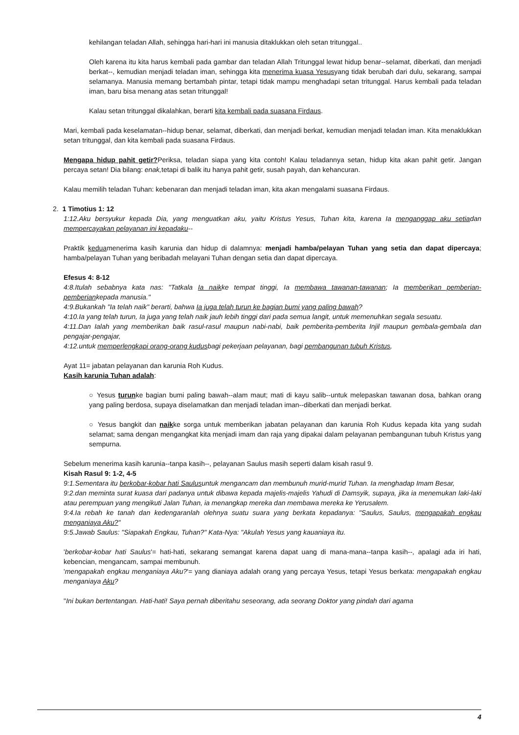kehilangan teladan Allah, sehingga hari-hari ini manusia ditaklukkan oleh setan tritunggal..
Oleh karena itu kita harus kembali pada gambar dan teladan Allah Tritunggal lewat hidup benar--selamat, diberkati, dan menjadi berkat--, kemudian menjadi teladan iman, sehingga kita menerima kuasa Yesusyang tidak berubah dari dulu, sekarang, sampai selamanya. Manusia memang bertambah pintar, tetapi tidak mampu menghadapi setan tritunggal. Harus kembali pada teladan iman, baru bisa menang atas setan tritunggal!
Kalau setan tritunggal dikalahkan, berarti kita kembali pada suasana Firdaus.
Mari, kembali pada keselamatan--hidup benar, selamat, diberkati, dan menjadi berkat, kemudian menjadi teladan iman. Kita menaklukkan setan tritunggal, dan kita kembali pada suasana Firdaus.
Mengapa hidup pahit getir?Periksa, teladan siapa yang kita contoh! Kalau teladannya setan, hidup kita akan pahit getir. Jangan percaya setan! Dia bilang: enak, tetapi di balik itu hanya pahit getir, susah payah, dan kehancuran.
Kalau memilih teladan Tuhan: kebenaran dan menjadi teladan iman, kita akan mengalami suasana Firdaus.
2. 1 Timotius 1: 12
1:12.Aku bersyukur kepada Dia, yang menguatkan aku, yaitu Kristus Yesus, Tuhan kita, karena Ia menganggap aku setiadan mempercayakan pelayanan ini kepadaku--
Praktik keduamenerima kasih karunia dan hidup di dalamnya: menjadi hamba/pelayan Tuhan yang setia dan dapat dipercaya; hamba/pelayan Tuhan yang beribadah melayani Tuhan dengan setia dan dapat dipercaya.
Efesus 4: 8-12
4:8.Itulah sebabnya kata nas: "Tatkala Ia naikke tempat tinggi, Ia membawa tawanan-tawanan; Ia memberikan pemberian-pemberiankepada manusia."
4:9.Bukankah "Ia telah naik" berarti, bahwa Ia juga telah turun ke bagian bumi yang paling bawah?
4:10.Ia yang telah turun, Ia juga yang telah naik jauh lebih tinggi dari pada semua langit, untuk memenuhkan segala sesuatu.
4:11.Dan Ialah yang memberikan baik rasul-rasul maupun nabi-nabi, baik pemberita-pemberita Injil maupun gembala-gembala dan pengajar-pengajar,
4:12.untuk memperlengkapi orang-orang kudusbagi pekerjaan pelayanan, bagi pembangunan tubuh Kristus,
Ayat 11= jabatan pelayanan dan karunia Roh Kudus.
Kasih karunia Tuhan adalah:
○ Yesus turunke bagian bumi paling bawah--alam maut; mati di kayu salib--untuk melepaskan tawanan dosa, bahkan orang yang paling berdosa, supaya diselamatkan dan menjadi teladan iman--diberkati dan menjadi berkat.
○ Yesus bangkit dan naikke sorga untuk memberikan jabatan pelayanan dan karunia Roh Kudus kepada kita yang sudah selamat; sama dengan mengangkat kita menjadi imam dan raja yang dipakai dalam pelayanan pembangunan tubuh Kristus yang sempurna.
Sebelum menerima kasih karunia--tanpa kasih--, pelayanan Saulus masih seperti dalam kisah rasul 9.
Kisah Rasul 9: 1-2, 4-5
9:1.Sementara itu berkobar-kobar hati Saulusuntuk mengancam dan membunuh murid-murid Tuhan. Ia menghadap Imam Besar,
9:2.dan meminta surat kuasa dari padanya untuk dibawa kepada majelis-majelis Yahudi di Damsyik, supaya, jika ia menemukan laki-laki atau perempuan yang mengikuti Jalan Tuhan, ia menangkap mereka dan membawa mereka ke Yerusalem.
9:4.Ia rebah ke tanah dan kedengaranlah olehnya suatu suara yang berkata kepadanya: "Saulus, Saulus, mengapakah engkau menganiaya Aku?"
9:5.Jawab Saulus: "Siapakah Engkau, Tuhan?" Kata-Nya: "Akulah Yesus yang kauaniaya itu.
'berkobar-kobar hati Saulus'= hati-hati, sekarang semangat karena dapat uang di mana-mana--tanpa kasih--, apalagi ada iri hati, kebencian, mengancam, sampai membunuh.
'mengapakah engkau menganiaya Aku?'= yang dianiaya adalah orang yang percaya Yesus, tetapi Yesus berkata: mengapakah engkau menganiaya Aku?
"Ini bukan bertentangan. Hati-hati! Saya pernah diberitahu seseorang, ada seorang Doktor yang pindah dari agama
4